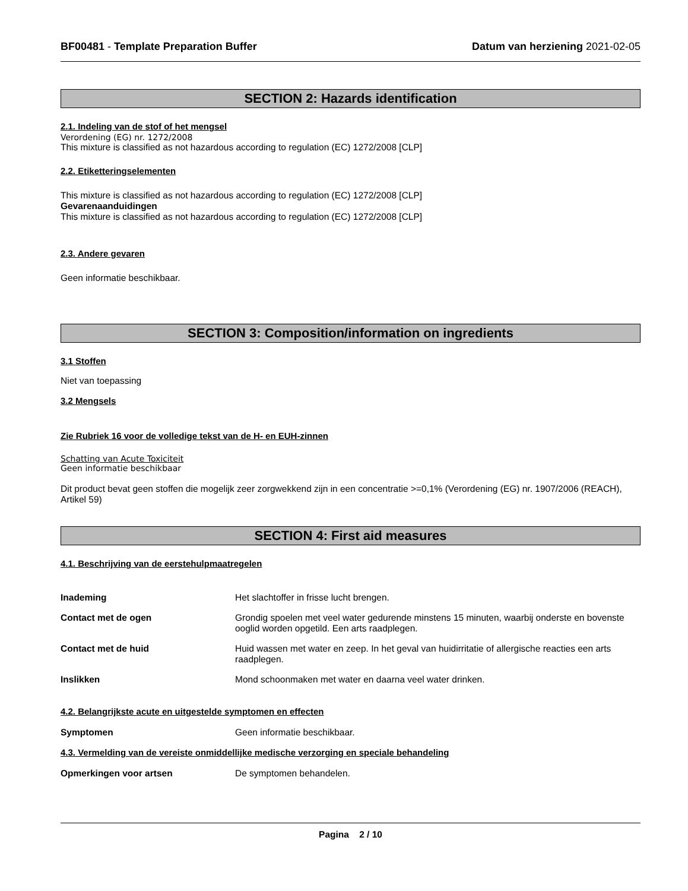BF00481 - Template Preparation Buffer Datum van herziening 2021-02-05
SECTION 2: Hazards identification
2.1. Indeling van de stof of het mengsel
Verordening (EG) nr. 1272/2008
This mixture is classified as not hazardous according to regulation (EC) 1272/2008 [CLP]
2.2. Etiketteringselementen
This mixture is classified as not hazardous according to regulation (EC) 1272/2008 [CLP]
Gevarenaanduidingen
This mixture is classified as not hazardous according to regulation (EC) 1272/2008 [CLP]
2.3. Andere gevaren
Geen informatie beschikbaar.
SECTION 3: Composition/information on ingredients
3.1 Stoffen
Niet van toepassing
3.2 Mengsels
Zie Rubriek 16 voor de volledige tekst van de H- en EUH-zinnen
Schatting van Acute Toxiciteit
Geen informatie beschikbaar
Dit product bevat geen stoffen die mogelijk zeer zorgwekkend zijn in een concentratie >=0,1% (Verordening (EG) nr. 1907/2006 (REACH), Artikel 59)
SECTION 4: First aid measures
4.1. Beschrijving van de eerstehulpmaatregelen
Inademing Het slachtoffer in frisse lucht brengen.
Contact met de ogen Grondig spoelen met veel water gedurende minstens 15 minuten, waarbij onderste en bovenste ooglid worden opgetild. Een arts raadplegen.
Contact met de huid Huid wassen met water en zeep. In het geval van huidirritatie of allergische reacties een arts raadplegen.
Inslikken Mond schoonmaken met water en daarna veel water drinken.
4.2. Belangrijkste acute en uitgestelde symptomen en effecten
Symptomen Geen informatie beschikbaar.
4.3. Vermelding van de vereiste onmiddellijke medische verzorging en speciale behandeling
Opmerkingen voor artsen De symptomen behandelen.
Pagina 2 / 10